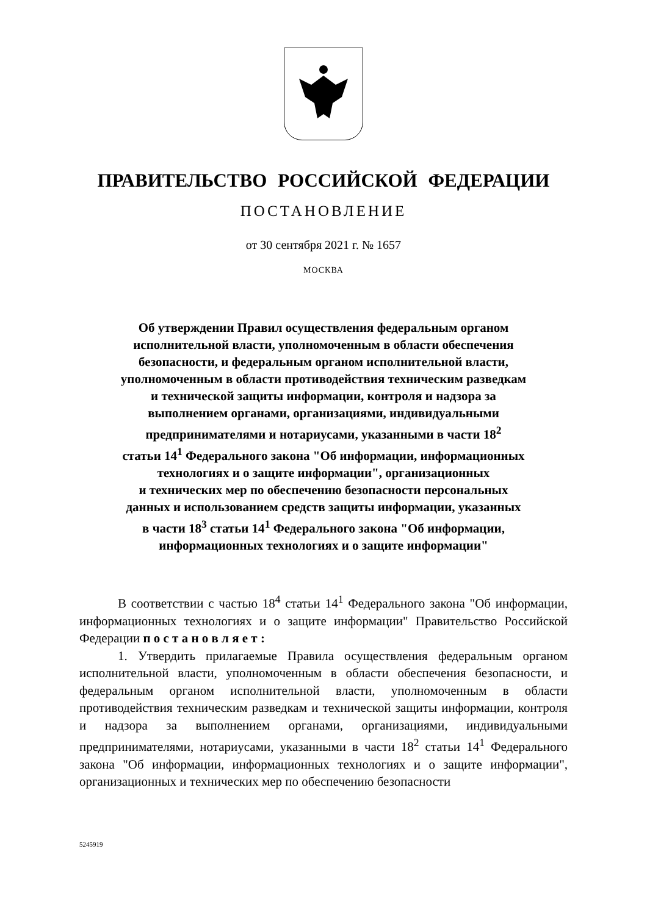ПРАВИТЕЛЬСТВО РОССИЙСКОЙ ФЕДЕРАЦИИ
ПОСТАНОВЛЕНИЕ
от 30 сентября 2021 г. № 1657
МОСКВА
Об утверждении Правил осуществления федеральным органом
исполнительной власти, уполномоченным в области обеспечения
безопасности, и федеральным органом исполнительной власти,
уполномоченным в области противодействия техническим разведкам
и технической защиты информации, контроля и надзора за
выполнением органами, организациями, индивидуальными
предпринимателями и нотариусами, указанными в части 18<sup>2</sup>
статьи 14<sup>1</sup> Федерального закона "Об информации, информационных
технологиях и о защите информации", организационных
и технических мер по обеспечению безопасности персональных
данных и использованием средств защиты информации, указанных
в части 18<sup>3</sup> статьи 14<sup>1</sup> Федерального закона "Об информации,
информационных технологиях и о защите информации"
В соответствии с частью 18<sup>4</sup> статьи 14<sup>1</sup> Федерального закона "Об информации, информационных технологиях и о защите информации" Правительство Российской Федерации п о с т а н о в л я е т :
1. Утвердить прилагаемые Правила осуществления федеральным органом исполнительной власти, уполномоченным в области обеспечения безопасности, и федеральным органом исполнительной власти, уполномоченным в области противодействия техническим разведкам и технической защиты информации, контроля и надзора за выполнением органами, организациями, индивидуальными предпринимателями, нотариусами, указанными в части 18<sup>2</sup> статьи 14<sup>1</sup> Федерального закона "Об информации, информационных технологиях и о защите информации", организационных и технических мер по обеспечению безопасности
5245919